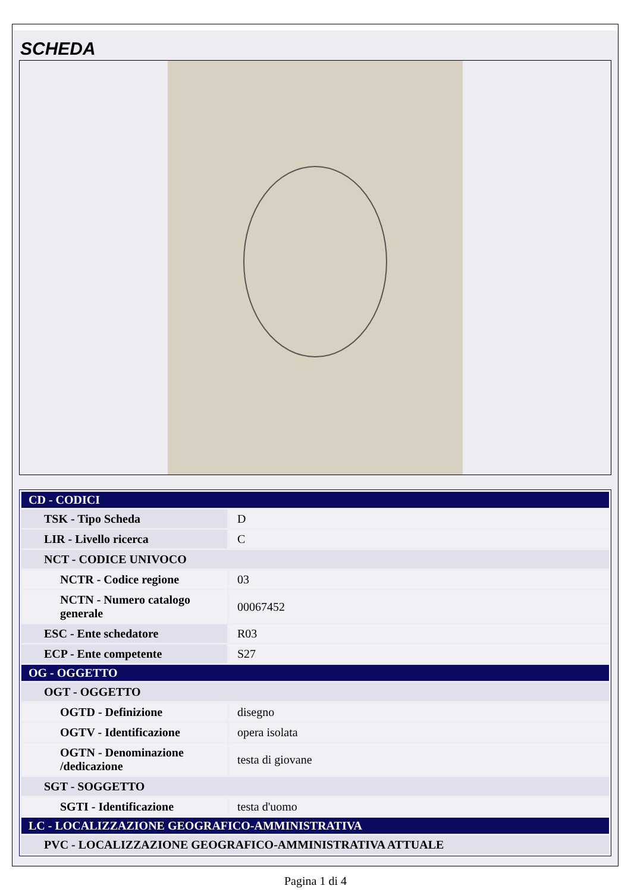SCHEDA
| CD - CODICI | |
| TSK - Tipo Scheda | D |
| LIR - Livello ricerca | C |
| NCT - CODICE UNIVOCO | |
| NCTR - Codice regione | 03 |
| NCTN - Numero catalogo generale | 00067452 |
| ESC - Ente schedatore | R03 |
| ECP - Ente competente | S27 |
| OG - OGGETTO | |
| OGT - OGGETTO | |
| OGTD - Definizione | disegno |
| OGTV - Identificazione | opera isolata |
| OGTN - Denominazione /dedicazione | testa di giovane |
| SGT - SOGGETTO | |
| SGTI - Identificazione | testa d'uomo |
| LC - LOCALIZZAZIONE GEOGRAFICO-AMMINISTRATIVA | |
| PVC - LOCALIZZAZIONE GEOGRAFICO-AMMINISTRATIVA ATTUALE | |
Pagina 1 di 4